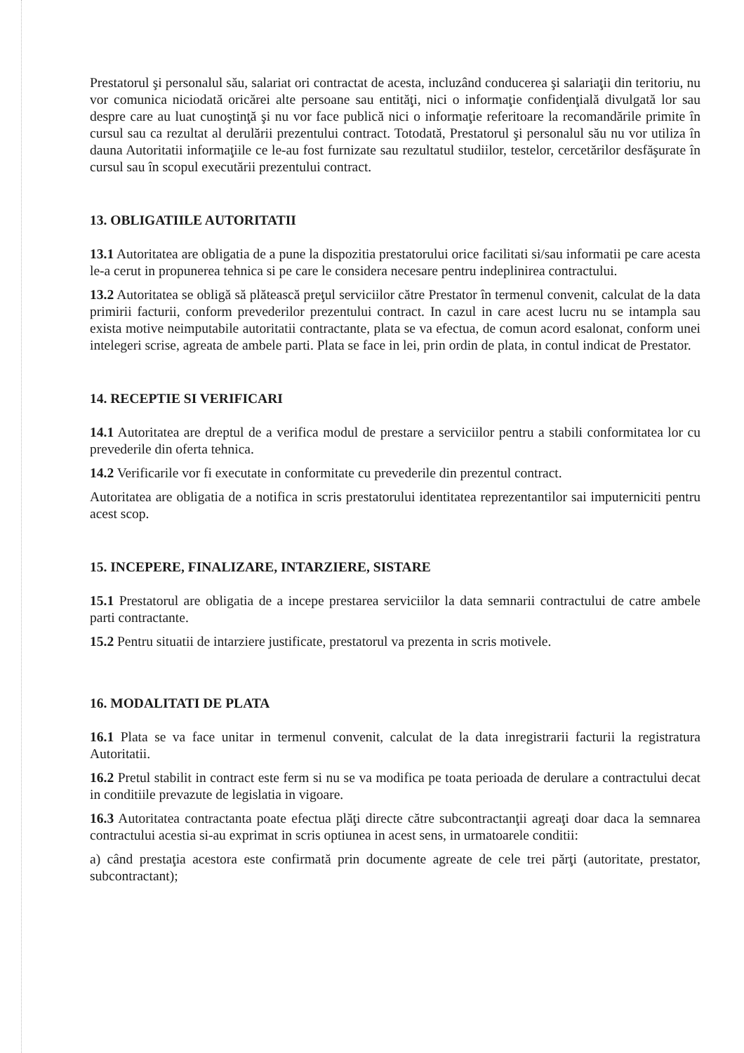Prestatorul şi personalul său, salariat ori contractat de acesta, incluzând conducerea şi salariaţii din teritoriu, nu vor comunica niciodată oricărei alte persoane sau entităţi, nici o informaţie confidenţială divulgată lor sau despre care au luat cunoştinţă şi nu vor face publică nici o informaţie referitoare la recomandările primite în cursul sau ca rezultat al derulării prezentului contract. Totodată, Prestatorul şi personalul său nu vor utiliza în dauna Autoritatii informaţiile ce le-au fost furnizate sau rezultatul studiilor, testelor, cercetărilor desfăşurate în cursul sau în scopul executării prezentului contract.
13. OBLIGATIILE AUTORITATII
13.1 Autoritatea are obligatia de a pune la dispozitia prestatorului orice facilitati si/sau informatii pe care acesta le-a cerut in propunerea tehnica si pe care le considera necesare pentru indeplinirea contractului.
13.2 Autoritatea se obligă să plătească preţul serviciilor către Prestator în termenul convenit, calculat de la data primirii facturii, conform prevederilor prezentului contract. In cazul in care acest lucru nu se intampla sau exista motive neimputabile autoritatii contractante, plata se va efectua, de comun acord esalonat, conform unei intelegeri scrise, agreata de ambele parti. Plata se face in lei, prin ordin de plata, in contul indicat de Prestator.
14. RECEPTIE SI VERIFICARI
14.1 Autoritatea are dreptul de a verifica modul de prestare a serviciilor pentru a stabili conformitatea lor cu prevederile din oferta tehnica.
14.2 Verificarile vor fi executate in conformitate cu prevederile din prezentul contract.
Autoritatea are obligatia de a notifica in scris prestatorului identitatea reprezentantilor sai imputerniciti pentru acest scop.
15. INCEPERE, FINALIZARE, INTARZIERE, SISTARE
15.1 Prestatorul are obligatia de a incepe prestarea serviciilor la data semnarii contractului de catre ambele parti contractante.
15.2 Pentru situatii de intarziere justificate, prestatorul va prezenta in scris motivele.
16. MODALITATI DE PLATA
16.1 Plata se va face unitar in termenul convenit, calculat de la data inregistrarii facturii la registratura Autoritatii.
16.2 Pretul stabilit in contract este ferm si nu se va modifica pe toata perioada de derulare a contractului decat in conditiile prevazute de legislatia in vigoare.
16.3 Autoritatea contractanta poate efectua plăţi directe către subcontractanţii agreaţi doar daca la semnarea contractului acestia si-au exprimat in scris optiunea in acest sens, in urmatoarele conditii:
a) când prestaţia acestora este confirmată prin documente agreate de cele trei părţi (autoritate, prestator, subcontractant);